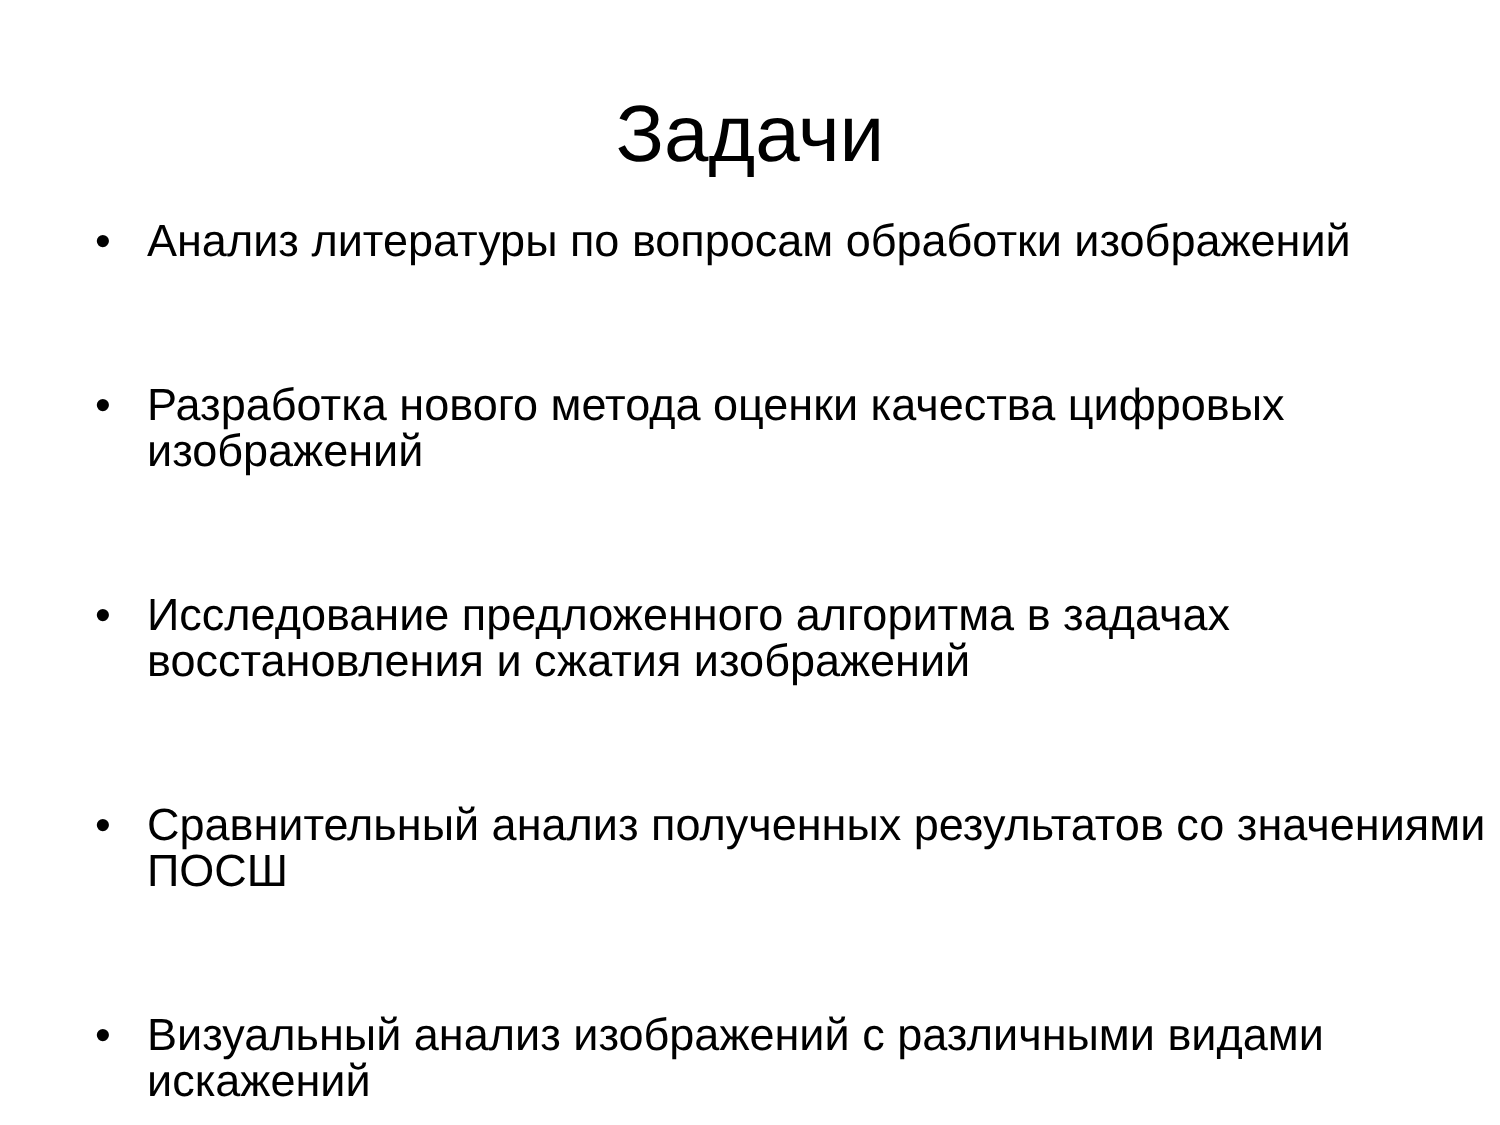Задачи
• Анализ литературы по вопросам обработки изображений
• Разработка нового метода оценки качества цифровых изображений
• Исследование предложенного алгоритма в задачах восстановления и сжатия изображений
• Сравнительный анализ полученных результатов со значениями ПОСШ
• Визуальный анализ изображений с различными видами искажений